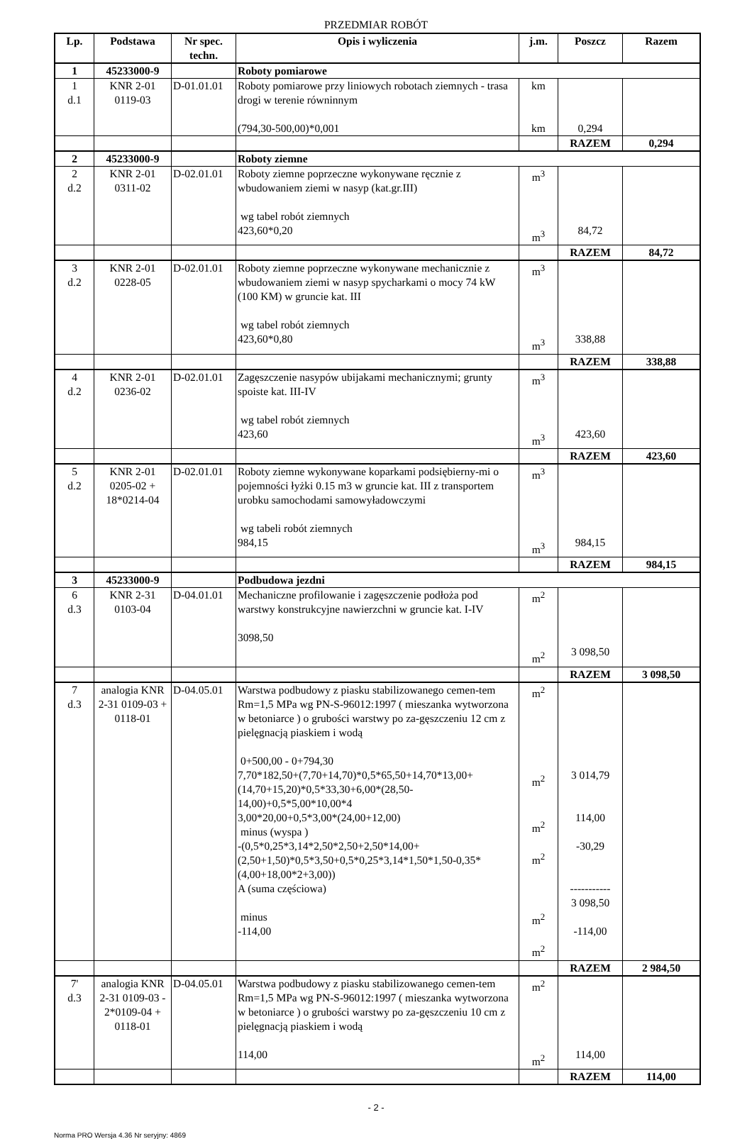PRZEDMIAR ROBÓT
| Lp. | Podstawa | Nr spec. techn. | Opis i wyliczenia | j.m. | Poszcz | Razem |
| --- | --- | --- | --- | --- | --- | --- |
| 1 | 45233000-9 | | Roboty pomiarowe | | | |
| 1 d.1 | KNR 2-01 0119-03 | D-01.01.01 | Roboty pomiarowe przy liniowych robotach ziemnych - trasa drogi w terenie równinnym (794,30-500,00)*0,001 | km km | 0,294 | |
| | | | | | RAZEM | 0,294 |
| 2 | 45233000-9 | | Roboty ziemne | | | |
| 2 d.2 | KNR 2-01 0311-02 | D-02.01.01 | Roboty ziemne poprzeczne wykonywane ręcznie z wbudowaniem ziemi w nasyp (kat.gr.III) wg tabel robót ziemnych 423,60*0,20 | m<sup>3</sup> m<sup>3</sup> | 84,72 | |
| | | | | | RAZEM | 84,72 |
| 3 d.2 | KNR 2-01 0228-05 | D-02.01.01 | Roboty ziemne poprzeczne wykonywane mechanicznie z wbudowaniem ziemi w nasyp spycharkami o mocy 74 kW (100 KM) w gruncie kat. III wg tabel robót ziemnych 423,60*0,80 | m<sup>3</sup> m<sup>3</sup> | 338,88 | |
| | | | | | RAZEM | 338,88 |
| 4 d.2 | KNR 2-01 0236-02 | D-02.01.01 | Zagęszczenie nasypów ubijakami mechanicznymi; grunty spoiste kat. III-IV wg tabel robót ziemnych 423,60 | m<sup>3</sup> m<sup>3</sup> | 423,60 | |
| | | | | | RAZEM | 423,60 |
| 5 d.2 | KNR 2-01 0205-02 + 18*0214-04 | D-02.01.01 | Roboty ziemne wykonywane koparkami podsiębierny-mi o pojemności łyżki 0.15 m3 w gruncie kat. III z transportem urobku samochodami samowyładowczymi wg tabeli robót ziemnych 984,15 | m<sup>3</sup> m<sup>3</sup> | 984,15 | |
| | | | | | RAZEM | 984,15 |
| 3 | 45233000-9 | | Podbudowa jezdni | | | |
| 6 d.3 | KNR 2-31 0103-04 | D-04.01.01 | Mechaniczne profilowanie i zagęszczenie podłoża pod warstwy konstrukcyjne nawierzchni w gruncie kat. I-IV 3098,50 | m<sup>2</sup> m<sup>2</sup> | 3 098,50 | |
| | | | | | RAZEM | 3 098,50 |
| 7 d.3 | analogia KNR 2-31 0109-03 + 0118-01 | D-04.05.01 | Warstwa podbudowy z piasku stabilizowanego cemen-tem Rm=1,5 MPa wg PN-S-96012:1997 ( mieszanka wytworzona w betoniarce ) o grubości warstwy po za-gęszczeniu 12 cm z pielęgnacją piaskiem i wodą 0+500,00 - 0+794,30 7,70*182,50+(7,70+14,70)*0,5*65,50+14,70*13,00+(14,70+15,20)*0,5*33,30+6,00*(28,50-14,00)+0,5*5,00*10,00*4 3,00*20,00+0,5*3,00*(24,00+12,00) minus (wyspa ) -(0,5*0,25*3,14*2,50*2,50+2,50*14,00+(2,50+1,50)*0,5*3,50+0,5*0,25*3,14*1,50*1,50-0,35*(4,00+18,00*2+3,00)) A (suma częściowa) minus -114,00 | m<sup>2</sup> m<sup>2</sup> m<sup>2</sup> m<sup>2</sup> m<sup>2</sup> m<sup>2</sup> | 3 014,79 114,00 -30,29 ----------- 3 098,50 -114,00 | |
| | | | | | RAZEM | 2 984,50 |
| 7' d.3 | analogia KNR 2-31 0109-03 - 2*0109-04 + 0118-01 | D-04.05.01 | Warstwa podbudowy z piasku stabilizowanego cemen-tem Rm=1,5 MPa wg PN-S-96012:1997 ( mieszanka wytworzona w betoniarce ) o grubości warstwy po za-gęszczeniu 10 cm z pielęgnacją piaskiem i wodą 114,00 | m<sup>2</sup> m<sup>2</sup> | 114,00 | |
| | | | | | RAZEM | 114,00 |
- 2 -
Norma PRO Wersja 4.36 Nr seryjny: 4869